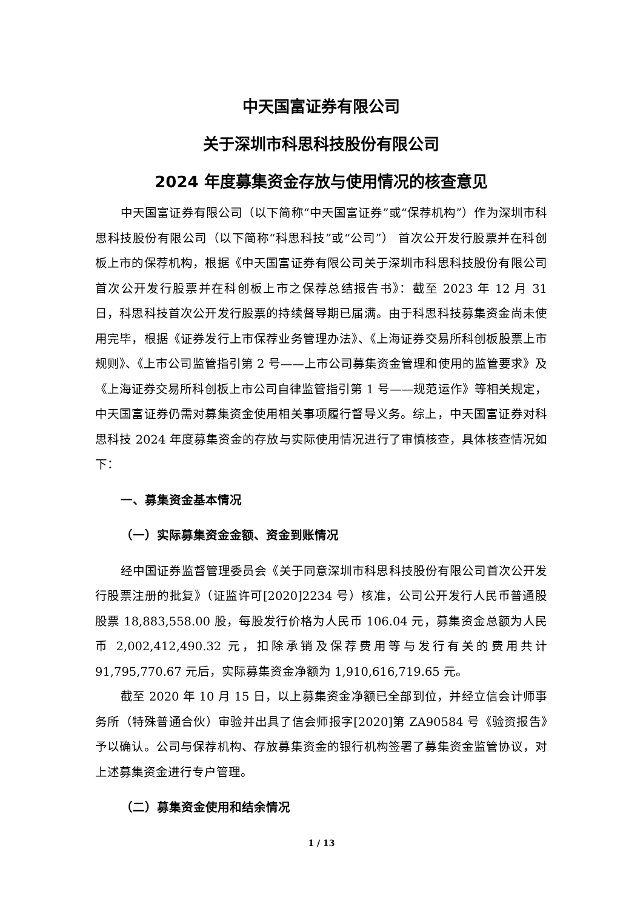中天国富证券有限公司
关于深圳市科思科技股份有限公司
2024 年度募集资金存放与使用情况的核查意见
中天国富证券有限公司（以下简称“中天国富证券”或“保荐机构”）作为深圳市科思科技股份有限公司（以下简称“科思科技”或“公司”） 首次公开发行股票并在科创板上市的保荐机构，根据《中天国富证券有限公司关于深圳市科思科技股份有限公司首次公开发行股票并在科创板上市之保荐总结报告书》：截至 2023 年 12 月 31 日，科思科技首次公开发行股票的持续督导期已届满。由于科思科技募集资金尚未使用完毕，根据《证券发行上市保荐业务管理办法》、《上海证券交易所科创板股票上市规则》、《上市公司监管指引第 2 号——上市公司募集资金管理和使用的监管要求》及《上海证券交易所科创板上市公司自律监管指引第 1 号——规范运作》等相关规定，中天国富证券仍需对募集资金使用相关事项履行督导义务。综上，中天国富证券对科思科技 2024 年度募集资金的存放与实际使用情况进行了审慎核查，具体核查情况如下：
一、募集资金基本情况
（一）实际募集资金金额、资金到账情况
经中国证券监督管理委员会《关于同意深圳市科思科技股份有限公司首次公开发行股票注册的批复》（证监许可[2020]2234 号）核准，公司公开发行人民币普通股股票 18,883,558.00 股，每股发行价格为人民币 106.04 元，募集资金总额为人民币 2,002,412,490.32 元，扣除承销及保荐费用等与发行有关的费用共计 91,795,770.67 元后，实际募集资金净额为 1,910,616,719.65 元。
截至 2020 年 10 月 15 日，以上募集资金净额已全部到位，并经立信会计师事务所（特殊普通合伙）审验并出具了信会师报字[2020]第 ZA90584 号《验资报告》予以确认。公司与保荐机构、存放募集资金的银行机构签署了募集资金监管协议，对上述募集资金进行专户管理。
（二）募集资金使用和结余情况
1 / 13